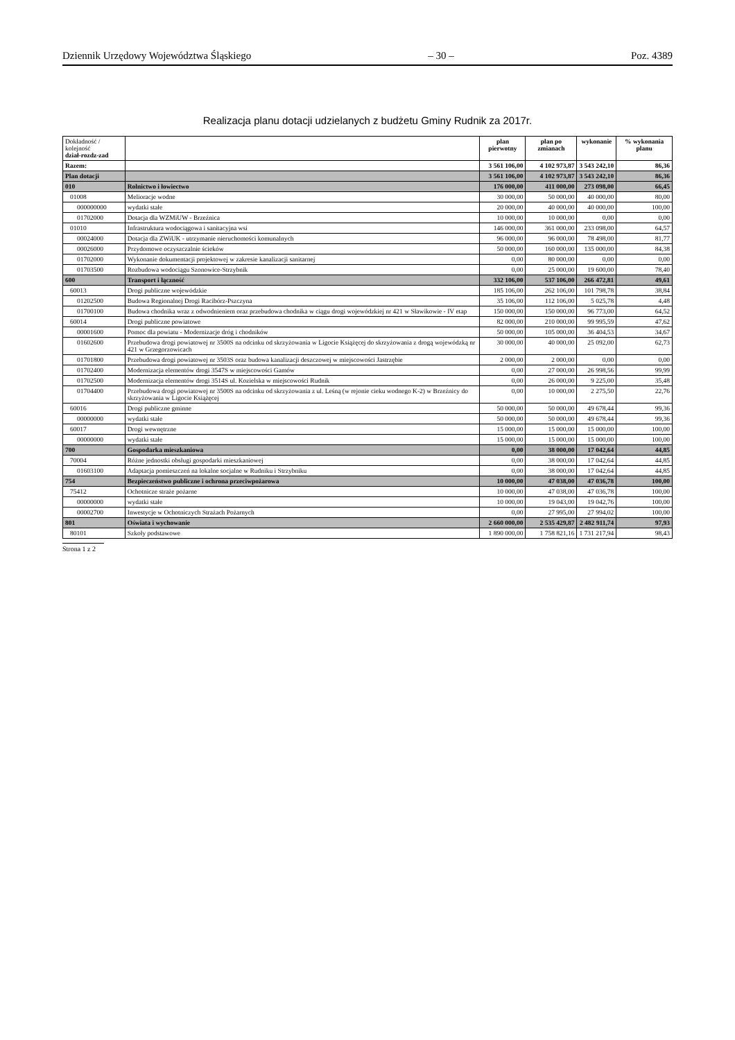Dziennik Urzędowy Województwa Śląskiego – 30 – Poz. 4389
Realizacja planu dotacji udzielanych z budżetu Gminy Rudnik za 2017r.
| Dokładność / kolejność dział-rozdz-zad | | plan pierwotny | plan po zmianach | wykonanie | % wykonania planu |
| --- | --- | --- | --- | --- | --- |
| Razem: | | 3 561 106,00 | 4 102 973,87 | 3 543 242,10 | 86,36 |
| Plan dotacji | | 3 561 106,00 | 4 102 973,87 | 3 543 242,10 | 86,36 |
| 010 | Rolnictwo i łowiectwo | 176 000,00 | 411 000,00 | 273 098,00 | 66,45 |
| 01008 | Melioracje wodne | 30 000,00 | 50 000,00 | 40 000,00 | 80,00 |
| 000000000 | wydatki stałe | 20 000,00 | 40 000,00 | 40 000,00 | 100,00 |
| 01702000 | Dotacja dla WZMiUW - Brzeźnica | 10 000,00 | 10 000,00 | 0,00 | 0,00 |
| 01010 | Infrastruktura wodociągowa i sanitacyjna wsi | 146 000,00 | 361 000,00 | 233 098,00 | 64,57 |
| 00024000 | Dotacja dla ZWiUK - utrzymanie nieruchomości komunalnych | 96 000,00 | 96 000,00 | 78 498,00 | 81,77 |
| 00026000 | Przydomowe oczyszczalnie ścieków | 50 000,00 | 160 000,00 | 135 000,00 | 84,38 |
| 01702000 | Wykonanie dokumentacji projektowej w zakresie kanalizacji sanitarnej | 0,00 | 80 000,00 | 0,00 | 0,00 |
| 01703500 | Rozbudowa wodociągu Szonowice-Strzybnik | 0,00 | 25 000,00 | 19 600,00 | 78,40 |
| 600 | Transport i łączność | 332 106,00 | 537 106,00 | 266 472,81 | 49,61 |
| 60013 | Drogi publiczne wojewódzkie | 185 106,00 | 262 106,00 | 101 798,78 | 38,84 |
| 01202500 | Budowa Regionalnej Drogi Racibórz-Pszczyna | 35 106,00 | 112 106,00 | 5 025,78 | 4,48 |
| 01700100 | Budowa chodnika wraz z odwodnieniem oraz przebudowa chodnika w ciągu drogi wojewódzkiej nr 421 w Sławikowie - IV etap | 150 000,00 | 150 000,00 | 96 773,00 | 64,52 |
| 60014 | Drogi publiczne powiatowe | 82 000,00 | 210 000,00 | 99 995,59 | 47,62 |
| 00001600 | Pomoc dla powiatu - Modernizacje dróg i chodników | 50 000,00 | 105 000,00 | 36 404,53 | 34,67 |
| 01602600 | Przebudowa drogi powiatowej nr 3500S na odcinku od skrzyżowania w Ligocie Książęcej do skrzyżowania z drogą wojewódzką nr 421 w Grzegorzowicach | 30 000,00 | 40 000,00 | 25 092,00 | 62,73 |
| 01701800 | Przebudowa drogi powiatowej nr 3503S oraz budowa kanalizacji deszczowej w miejscowości Jastrzębie | 2 000,00 | 2 000,00 | 0,00 | 0,00 |
| 01702400 | Modernizacja elementów drogi 3547S w miejscowości Gamów | 0,00 | 27 000,00 | 26 998,56 | 99,99 |
| 01702500 | Modernizacja elementów drogi 3514S ul. Kozielska w miejscowości Rudnik | 0,00 | 26 000,00 | 9 225,00 | 35,48 |
| 01704400 | Przebudowa drogi powiatowej nr 3500S na odcinku od skrzyżowania z ul. Leśną (w rejonie cieku wodnego K-2) w Brzeźnicy do skrzyżowania w Ligocie Książęcej | 0,00 | 10 000,00 | 2 275,50 | 22,76 |
| 60016 | Drogi publiczne gminne | 50 000,00 | 50 000,00 | 49 678,44 | 99,36 |
| 00000000 | wydatki stałe | 50 000,00 | 50 000,00 | 49 678,44 | 99,36 |
| 60017 | Drogi wewnętrzne | 15 000,00 | 15 000,00 | 15 000,00 | 100,00 |
| 00000000 | wydatki stałe | 15 000,00 | 15 000,00 | 15 000,00 | 100,00 |
| 700 | Gospodarka mieszkaniowa | 0,00 | 38 000,00 | 17 042,64 | 44,85 |
| 70004 | Różne jednostki obsługi gospodarki mieszkaniowej | 0,00 | 38 000,00 | 17 042,64 | 44,85 |
| 01603100 | Adaptacja pomieszczeń na lokalne socjalne w Rudniku i Strzybniku | 0,00 | 38 000,00 | 17 042,64 | 44,85 |
| 754 | Bezpieczeństwo publiczne i ochrona przeciwpożarowa | 10 000,00 | 47 038,00 | 47 036,78 | 100,00 |
| 75412 | Ochotnicze straże pożarne | 10 000,00 | 47 038,00 | 47 036,78 | 100,00 |
| 00000000 | wydatki stałe | 10 000,00 | 19 043,00 | 19 042,76 | 100,00 |
| 00002700 | Inwestycje w Ochotniczych Strażach Pożarnych | 0,00 | 27 995,00 | 27 994,02 | 100,00 |
| 801 | Oświata i wychowanie | 2 660 000,00 | 2 535 429,87 | 2 482 911,74 | 97,93 |
| 80101 | Szkoły podstawowe | 1 890 000,00 | 1 758 821,16 | 1 731 217,94 | 98,43 |
Strona 1 z 2